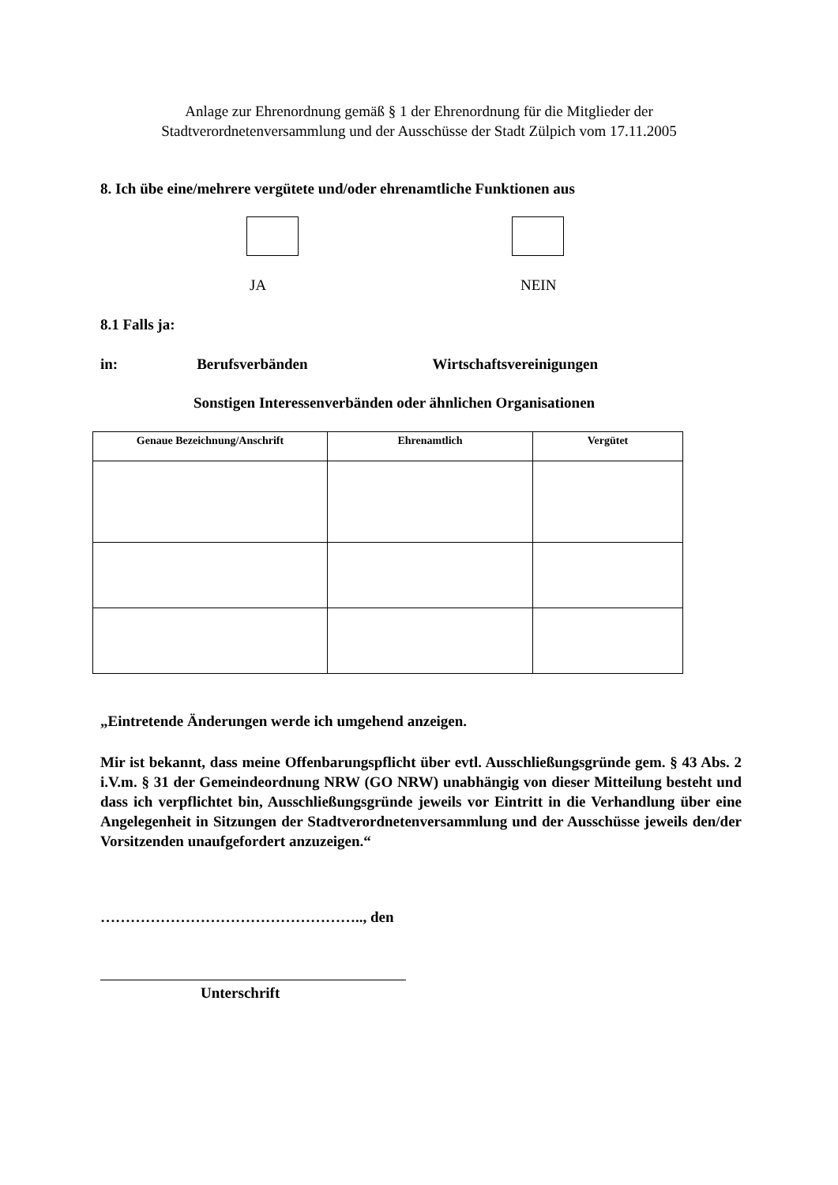Anlage zur Ehrenordnung gemäß § 1 der Ehrenordnung für die Mitglieder der
Stadtverordnetenversammlung und der Ausschüsse der Stadt Zülpich vom 17.11.2005
8. Ich übe eine/mehrere vergütete und/oder ehrenamtliche Funktionen aus
JA NEIN
8.1 Falls ja:
in: Berufsverbänden Wirtschaftsvereinigungen
Sonstigen Interessenverbänden oder ähnlichen Organisationen
| Genaue Bezeichnung/Anschrift | Ehrenamtlich | Vergütet |
| --- | --- | --- |
„Eintretende Änderungen werde ich umgehend anzeigen.
Mir ist bekannt, dass meine Offenbarungspflicht über evtl. Ausschließungsgründe gem. § 43 Abs. 2 i.V.m. § 31 der Gemeindeordnung NRW (GO NRW) unabhängig von dieser Mitteilung besteht und dass ich verpflichtet bin, Ausschließungsgründe jeweils vor Eintritt in die Verhandlung über eine Angelegenheit in Sitzungen der Stadtverordnetenversammlung und der Ausschüsse jeweils den/der Vorsitzenden unaufgefordert anzuzeigen.“
…………………………………………….., den
Unterschrift